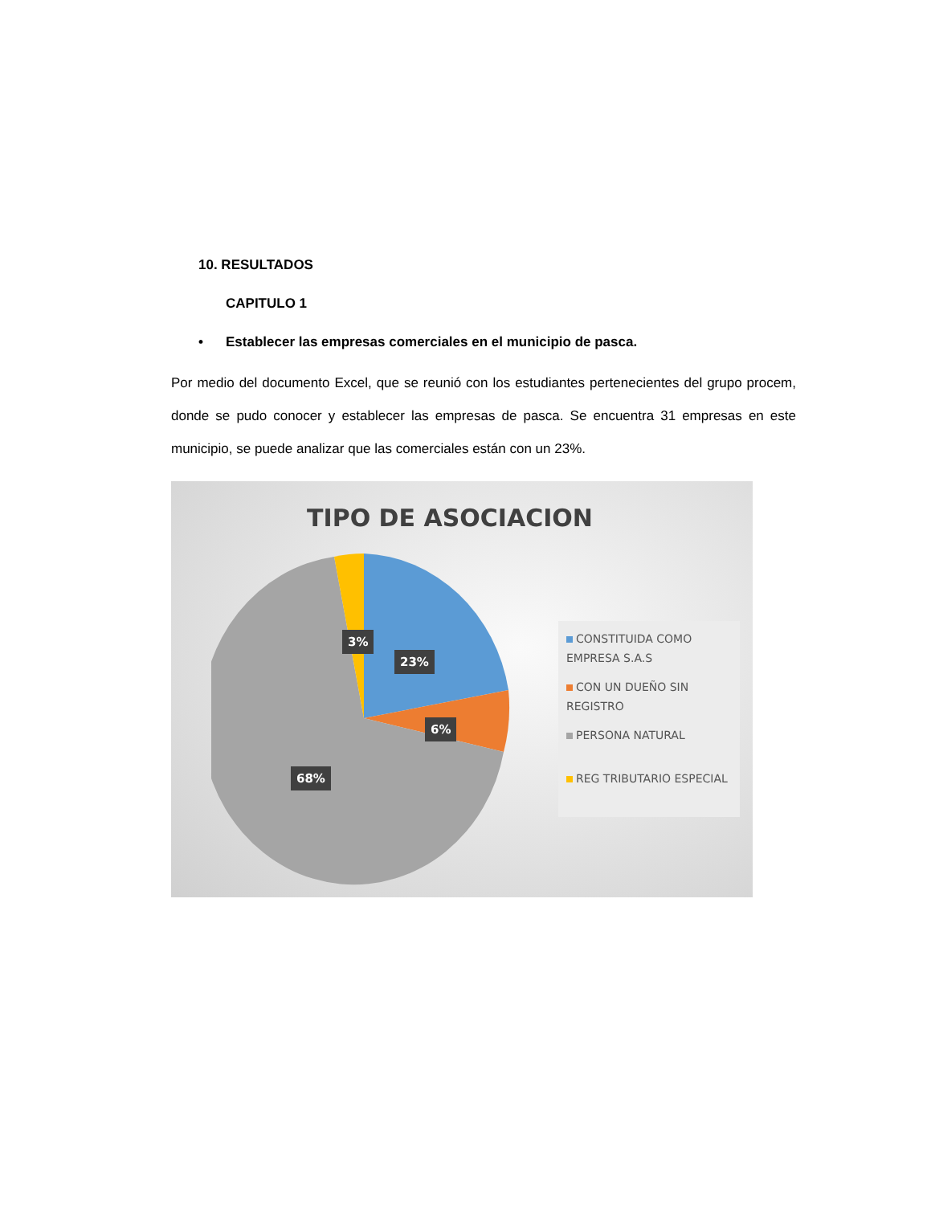10. RESULTADOS
CAPITULO 1
• Establecer las empresas comerciales en el municipio de pasca.
Por medio del documento Excel, que se reunió con los estudiantes pertenecientes del grupo procem, donde se pudo conocer y establecer las empresas de pasca. Se encuentra 31 empresas en este municipio, se puede analizar que las comerciales están con un 23%.
TIPO DE ASOCIACION
3%
23%
6%
68%
CONSTITUIDA COMO EMPRESA S.A.S
CON UN DUEÑO SIN REGISTRO
PERSONA NATURAL
REG TRIBUTARIO ESPECIAL